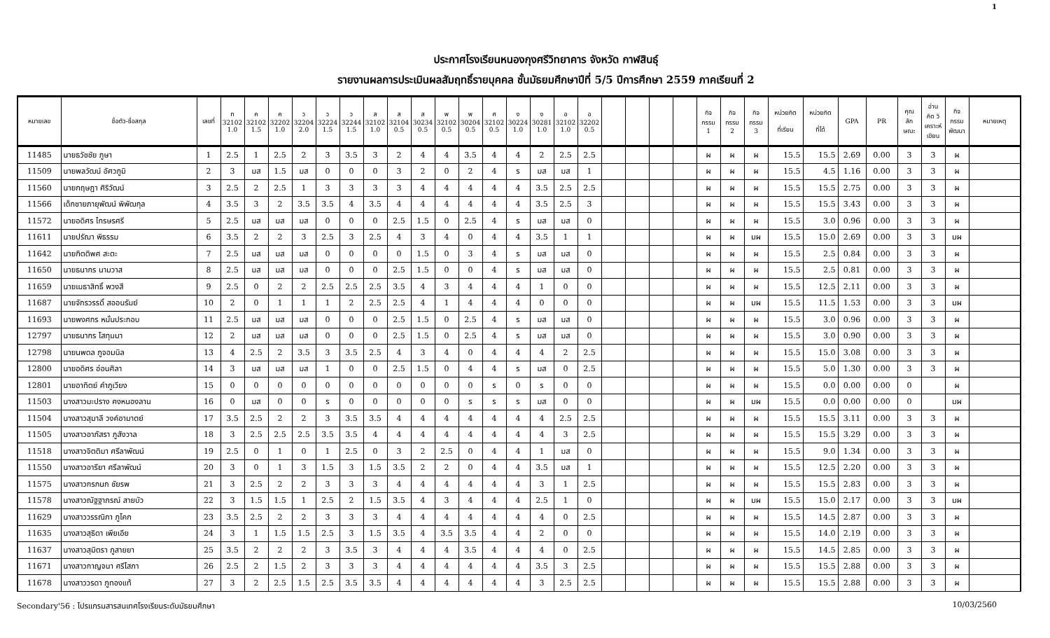1
ประกาศโรงเรียนหนองกุงศรีวิทยาคาร จังหวัด กาฬสินธุ์
รายงานผลการประเมินผลสัมฤทธิ์รายบุคคล ชั้นมัธยมศึกษาปีที่ 5/5 ปีการศึกษา 2559 ภาคเรียนที่ 2
| หมายเลข | ชื่อตัว-ชื่อสกุล | เลขที่ | ท 32102 1.0 | ค 32102 1.5 | ค 32202 1.0 | ว 32204 2.0 | ว 32224 1.5 | ว 32244 1.5 | ส 32102 1.0 | ส 32104 0.5 | ส 30234 0.5 | พ 32102 0.5 | พ 30204 0.5 | ศ 32102 0.5 | ง 30224 1.0 | ง 30281 1.0 | อ 32102 1.0 | อ 32202 0.5 | | | | | กิจ กรรม 1 | กิจ กรรม 2 | กิจ กรรม 3 | หน่วยกิต ที่เรียน | หน่วยกิต ที่ได้ | GPA | PR | คุณ ลัก ษณะ | อ่าน คิด วิ เคราะห์ เขียน | กิจ กรรม พัฒนา | หมายเหตุ |
| --- | --- | --- | --- | --- | --- | --- | --- | --- | --- | --- | --- | --- | --- | --- | --- | --- | --- | --- | --- | --- | --- | --- | --- | --- | --- | --- | --- | --- | --- | --- | --- | --- | --- |
| 11485 | นายธวัชชัย ภูษา | 1 | 2.5 | 1 | 2.5 | 2 | 3 | 3.5 | 3 | 2 | 4 | 4 | 3.5 | 4 | 4 | 2 | 2.5 | 2.5 | | | | | ผ | ผ | ผ | 15.5 | 15.5 | 2.69 | 0.00 | 3 | 3 | ผ | |
| 11509 | นายพลวัฒน์ อัศวภูมิ | 2 | 3 | มส | 1.5 | มส | 0 | 0 | 0 | 3 | 2 | 0 | 2 | 4 | ร | มส | มส | 1 | | | | | ผ | ผ | ผ | 15.5 | 4.5 | 1.16 | 0.00 | 3 | 3 | ผ | |
| 11560 | นายกฤษฎา ศิริวัฒน์ | 3 | 2.5 | 2 | 2.5 | 1 | 3 | 3 | 3 | 3 | 4 | 4 | 4 | 4 | 4 | 3.5 | 2.5 | 2.5 | | | | | ผ | ผ | ผ | 15.5 | 15.5 | 2.75 | 0.00 | 3 | 3 | ผ | |
| 11566 | เด็กชายภายุพัฒน์ พิพัฒกุล | 4 | 3.5 | 3 | 2 | 3.5 | 3.5 | 4 | 3.5 | 4 | 4 | 4 | 4 | 4 | 4 | 3.5 | 2.5 | 3 | | | | | ผ | ผ | ผ | 15.5 | 15.5 | 3.43 | 0.00 | 3 | 3 | ผ | |
| 11572 | นายอดิศร ไกรษรศรี | 5 | 2.5 | มส | มส | มส | 0 | 0 | 0 | 2.5 | 1.5 | 0 | 2.5 | 4 | ร | มส | มส | 0 | | | | | ผ | ผ | ผ | 15.5 | 3.0 | 0.96 | 0.00 | 3 | 3 | ผ | |
| 11611 | นายปรัฌา พิธรรม | 6 | 3.5 | 2 | 2 | 3 | 2.5 | 3 | 2.5 | 4 | 3 | 4 | 0 | 4 | 4 | 3.5 | 1 | 1 | | | | | ผ | ผ | มผ | 15.5 | 15.0 | 2.69 | 0.00 | 3 | 3 | มผ | |
| 11642 | นายกิตติพศ สะตะ | 7 | 2.5 | มส | มส | มส | 0 | 0 | 0 | 0 | 1.5 | 0 | 3 | 4 | ร | มส | มส | 0 | | | | | ผ | ผ | ผ | 15.5 | 2.5 | 0.84 | 0.00 | 3 | 3 | ผ | |
| 11650 | นายธนากร นามวาส | 8 | 2.5 | มส | มส | มส | 0 | 0 | 0 | 2.5 | 1.5 | 0 | 0 | 4 | ร | มส | มส | 0 | | | | | ผ | ผ | ผ | 15.5 | 2.5 | 0.81 | 0.00 | 3 | 3 | ผ | |
| 11659 | นายเมธาสิทธิ์ พวงสี | 9 | 2.5 | 0 | 2 | 2 | 2.5 | 2.5 | 2.5 | 3.5 | 4 | 3 | 4 | 4 | 4 | 1 | 0 | 0 | | | | | ผ | ผ | ผ | 15.5 | 12.5 | 2.11 | 0.00 | 3 | 3 | ผ | |
| 11687 | นายจักรวรรดิ์ สออนรัมย์ | 10 | 2 | 0 | 1 | 1 | 1 | 2 | 2.5 | 2.5 | 4 | 1 | 4 | 4 | 4 | 0 | 0 | 0 | | | | | ผ | ผ | มผ | 15.5 | 11.5 | 1.53 | 0.00 | 3 | 3 | มผ | |
| 11693 | นายพงศกร หมั่นประกอบ | 11 | 2.5 | มส | มส | มส | 0 | 0 | 0 | 2.5 | 1.5 | 0 | 2.5 | 4 | ร | มส | มส | 0 | | | | | ผ | ผ | ผ | 15.5 | 3.0 | 0.96 | 0.00 | 3 | 3 | ผ | |
| 12797 | นายธนากร โสทุมมา | 12 | 2 | มส | มส | มส | 0 | 0 | 0 | 2.5 | 1.5 | 0 | 2.5 | 4 | ร | มส | มส | 0 | | | | | ผ | ผ | ผ | 15.5 | 3.0 | 0.90 | 0.00 | 3 | 3 | ผ | |
| 12798 | นายนพดล ภูจอมนิล | 13 | 4 | 2.5 | 2 | 3.5 | 3 | 3.5 | 2.5 | 4 | 3 | 4 | 0 | 4 | 4 | 4 | 2 | 2.5 | | | | | ผ | ผ | ผ | 15.5 | 15.0 | 3.08 | 0.00 | 3 | 3 | ผ | |
| 12800 | นายอดิศร อ่อนศิลา | 14 | 3 | มส | มส | มส | 1 | 0 | 0 | 2.5 | 1.5 | 0 | 4 | 4 | ร | มส | 0 | 2.5 | | | | | ผ | ผ | ผ | 15.5 | 5.0 | 1.30 | 0.00 | 3 | 3 | ผ | |
| 12801 | นายอาทิตย์ คำภูเวียง | 15 | 0 | 0 | 0 | 0 | 0 | 0 | 0 | 0 | 0 | 0 | 0 | ร | 0 | ร | 0 | 0 | | | | | ผ | ผ | ผ | 15.5 | 0.0 | 0.00 | 0.00 | 0 | | ผ | |
| 11503 | นางสาวมะปราง คงหนองลาน | 16 | 0 | มส | 0 | 0 | ร | 0 | 0 | 0 | 0 | 0 | ร | ร | ร | มส | 0 | 0 | | | | | ผ | ผ | มผ | 15.5 | 0.0 | 0.00 | 0.00 | 0 | | มผ | |
| 11504 | นางสาวสุมาลี วงค์อามาตย์ | 17 | 3.5 | 2.5 | 2 | 2 | 3 | 3.5 | 3.5 | 4 | 4 | 4 | 4 | 4 | 4 | 4 | 2.5 | 2.5 | | | | | ผ | ผ | ผ | 15.5 | 15.5 | 3.11 | 0.00 | 3 | 3 | ผ | |
| 11505 | นางสาวอาภัสรา ภูสังวาล | 18 | 3 | 2.5 | 2.5 | 2.5 | 3.5 | 3.5 | 4 | 4 | 4 | 4 | 4 | 4 | 4 | 4 | 3 | 2.5 | | | | | ผ | ผ | ผ | 15.5 | 15.5 | 3.29 | 0.00 | 3 | 3 | ผ | |
| 11518 | นางสาวจิตติมา ศรีลาพัฒน์ | 19 | 2.5 | 0 | 1 | 0 | 1 | 2.5 | 0 | 3 | 2 | 2.5 | 0 | 4 | 4 | 1 | มส | 0 | | | | | ผ | ผ | ผ | 15.5 | 9.0 | 1.34 | 0.00 | 3 | 3 | ผ | |
| 11550 | นางสาวอารียา ศรีลาพัฒน์ | 20 | 3 | 0 | 1 | 3 | 1.5 | 3 | 1.5 | 3.5 | 2 | 2 | 0 | 4 | 4 | 3.5 | มส | 1 | | | | | ผ | ผ | ผ | 15.5 | 12.5 | 2.20 | 0.00 | 3 | 3 | ผ | |
| 11575 | นางสาวกรกนก ชัยรพ | 21 | 3 | 2.5 | 2 | 2 | 3 | 3 | 3 | 4 | 4 | 4 | 4 | 4 | 4 | 3 | 1 | 2.5 | | | | | ผ | ผ | ผ | 15.5 | 15.5 | 2.83 | 0.00 | 3 | 3 | ผ | |
| 11578 | นางสาวณัฐฐาภรณ์ สายบัว | 22 | 3 | 1.5 | 1.5 | 1 | 2.5 | 2 | 1.5 | 3.5 | 4 | 3 | 4 | 4 | 4 | 2.5 | 1 | 0 | | | | | ผ | ผ | มผ | 15.5 | 15.0 | 2.17 | 0.00 | 3 | 3 | มผ | |
| 11629 | นางสาววรรณิภา ภูโคก | 23 | 3.5 | 2.5 | 2 | 2 | 3 | 3 | 3 | 4 | 4 | 4 | 4 | 4 | 4 | 4 | 0 | 2.5 | | | | | ผ | ผ | ผ | 15.5 | 14.5 | 2.87 | 0.00 | 3 | 3 | ผ | |
| 11635 | นางสาวสุธิดา เพียเอีย | 24 | 3 | 1 | 1.5 | 1.5 | 2.5 | 3 | 1.5 | 3.5 | 4 | 3.5 | 3.5 | 4 | 4 | 2 | 0 | 0 | | | | | ผ | ผ | ผ | 15.5 | 14.0 | 2.19 | 0.00 | 3 | 3 | ผ | |
| 11637 | นางสาวสุมิตรา ภูสายยา | 25 | 3.5 | 2 | 2 | 2 | 3 | 3.5 | 3 | 4 | 4 | 4 | 3.5 | 4 | 4 | 4 | 0 | 2.5 | | | | | ผ | ผ | ผ | 15.5 | 14.5 | 2.85 | 0.00 | 3 | 3 | ผ | |
| 11671 | นางสาวกาญจนา ศรีโสภา | 26 | 2.5 | 2 | 1.5 | 2 | 3 | 3 | 3 | 4 | 4 | 4 | 4 | 4 | 4 | 3.5 | 3 | 2.5 | | | | | ผ | ผ | ผ | 15.5 | 15.5 | 2.88 | 0.00 | 3 | 3 | ผ | |
| 11678 | นางสาววรดา ภูทองแท้ | 27 | 3 | 2 | 2.5 | 1.5 | 2.5 | 3.5 | 3.5 | 4 | 4 | 4 | 4 | 4 | 4 | 3 | 2.5 | 2.5 | | | | | ผ | ผ | ผ | 15.5 | 15.5 | 2.88 | 0.00 | 3 | 3 | ผ | |
Secondary'56 : โปรแกรมสารสนเทศโรงเรียนระดับมัธยมศึกษา 10/03/2560